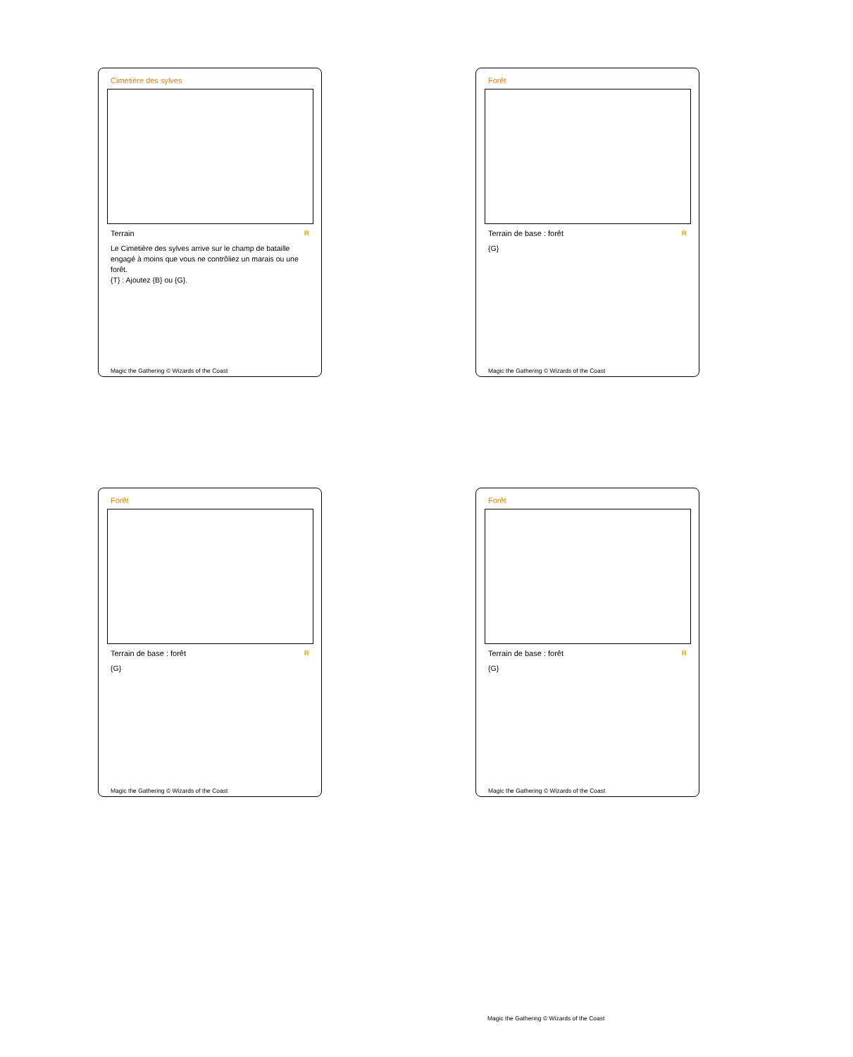Cimetière des sylves
Terrain R
Le Cimetière des sylves arrive sur le champ de bataille engagé à moins que vous ne contrôliez un marais ou une forêt.
{T} : Ajoutez {B} ou {G}.
Magic the Gathering © Wizards of the Coast
Forêt
Terrain de base : forêt R
{G}
Magic the Gathering © Wizards of the Coast
Forêt
Terrain de base : forêt R
{G}
Magic the Gathering © Wizards of the Coast
Forêt
Terrain de base : forêt R
{G}
Magic the Gathering © Wizards of the Coast
Magic the Gathering © Wizards of the Coast